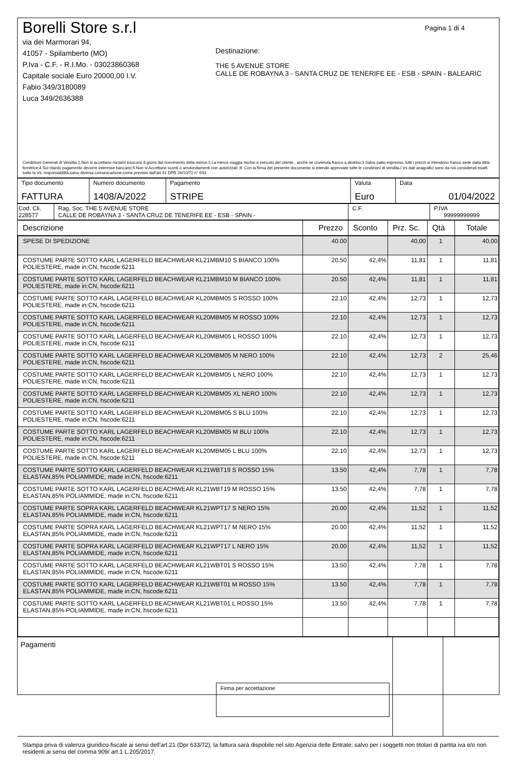Borelli Store s.r.l
via dei Marmorari 94,
41057 - Spilamberto (MO)
P.Iva - C.F. - R.I.Mo. - 03023860368
Capitale sociale Euro 20000,00 I.V.
Fabio 349/3180089
Luca 349/2636388
Pagina 1 di 4
Destinazione:
THE 5 AVENUE STORE
CALLE DE ROBAYNA 3 - SANTA CRUZ DE TENERIFE EE - ESB - SPAIN - BALEARIC
Condizioni Generali di Vendita:1.Non si accettano reclami trascorsi 8 giorni dal ricevimento della merce;2.La merce viaggia rischio e pericolo del cliente , anche se covenuta franco a destino;3.Salvo patto espresso, tutti i prezzi si intendono franco sede dalla ditta fornitrice;4.Sul ritardo pagamento decorre interesse bancario;5.Non si Accettano sconti o arrotondamenti non autorizzati ;6. Con la firma del presente documento si intendo approvate tutte le condizioni di vendita.I Vs dati anagrafici sono da noi considerati esatti sotto la Vs. responsabilità,salvo diversa comunicazione,come previsto dall'art 41 DPR 26/10/72 n° 633.
| Tipo documento FATTURA | Numero documento 1408/A/2022 | Pagamento STRIPE | Valuta Euro | Data 01/04/2022 |
| Cod. Cli. 228577 | Rag. Soc. THE 5 AVENUE STORE CALLE DE ROBAYNA 3 - SANTA CRUZ DE TENERIFE EE - ESB - SPAIN - | C.F. | P.IVA 99999999999 |
| Descrizione | Prezzo | Sconto | Prz. Sc. | Qtà | Totale |
| --- | --- | --- | --- | --- | --- |
| SPESE DI SPEDIZIONE | 40.00 | | 40,00 | 1 | 40,00 |
| COSTUME PARTE SOTTO KARL LAGERFELD BEACHWEAR KL21MBM10 S BIANCO 100% POLIESTERE, made in:CN, hscode:6211 | 20.50 | 42,4% | 11,81 | 1 | 11,81 |
| COSTUME PARTE SOTTO KARL LAGERFELD BEACHWEAR KL21MBM10 M BIANCO 100% POLIESTERE, made in:CN, hscode:6211 | 20.50 | 42,4% | 11,81 | 1 | 11,81 |
| COSTUME PARTE SOTTO KARL LAGERFELD BEACHWEAR KL20MBM05 S ROSSO 100% POLIESTERE, made in:CN, hscode:6211 | 22.10 | 42,4% | 12,73 | 1 | 12,73 |
| COSTUME PARTE SOTTO KARL LAGERFELD BEACHWEAR KL20MBM05 M ROSSO 100% POLIESTERE, made in:CN, hscode:6211 | 22.10 | 42,4% | 12,73 | 1 | 12,73 |
| COSTUME PARTE SOTTO KARL LAGERFELD BEACHWEAR KL20MBM05 L ROSSO 100% POLIESTERE, made in:CN, hscode:6211 | 22.10 | 42,4% | 12,73 | 1 | 12,73 |
| COSTUME PARTE SOTTO KARL LAGERFELD BEACHWEAR KL20MBM05 M NERO 100% POLIESTERE, made in:CN, hscode:6211 | 22.10 | 42,4% | 12,73 | 2 | 25,46 |
| COSTUME PARTE SOTTO KARL LAGERFELD BEACHWEAR KL20MBM05 L NERO 100% POLIESTERE, made in:CN, hscode:6211 | 22.10 | 42,4% | 12,73 | 1 | 12,73 |
| COSTUME PARTE SOTTO KARL LAGERFELD BEACHWEAR KL20MBM05 XL NERO 100% POLIESTERE, made in:CN, hscode:6211 | 22.10 | 42,4% | 12,73 | 1 | 12,73 |
| COSTUME PARTE SOTTO KARL LAGERFELD BEACHWEAR KL20MBM05 S BLU 100% POLIESTERE, made in:CN, hscode:6211 | 22.10 | 42,4% | 12,73 | 1 | 12,73 |
| COSTUME PARTE SOTTO KARL LAGERFELD BEACHWEAR KL20MBM05 M BLU 100% POLIESTERE, made in:CN, hscode:6211 | 22.10 | 42,4% | 12,73 | 1 | 12,73 |
| COSTUME PARTE SOTTO KARL LAGERFELD BEACHWEAR KL20MBM05 L BLU 100% POLIESTERE, made in:CN, hscode:6211 | 22.10 | 42,4% | 12,73 | 1 | 12,73 |
| COSTUME PARTE SOTTO KARL LAGERFELD BEACHWEAR KL21WBT19 S ROSSO 15% ELASTAN,85% POLIAMMIDE, made in:CN, hscode:6211 | 13.50 | 42,4% | 7,78 | 1 | 7,78 |
| COSTUME PARTE SOTTO KARL LAGERFELD BEACHWEAR KL21WBT19 M ROSSO 15% ELASTAN,85% POLIAMMIDE, made in:CN, hscode:6211 | 13.50 | 42,4% | 7,78 | 1 | 7,78 |
| COSTUME PARTE SOPRA KARL LAGERFELD BEACHWEAR KL21WPT17 S NERO 15% ELASTAN,85% POLIAMMIDE, made in:CN, hscode:6211 | 20.00 | 42,4% | 11,52 | 1 | 11,52 |
| COSTUME PARTE SOPRA KARL LAGERFELD BEACHWEAR KL21WPT17 M NERO 15% ELASTAN,85% POLIAMMIDE, made in:CN, hscode:6211 | 20.00 | 42,4% | 11,52 | 1 | 11,52 |
| COSTUME PARTE SOPRA KARL LAGERFELD BEACHWEAR KL21WPT17 L NERO 15% ELASTAN,85% POLIAMMIDE, made in:CN, hscode:6211 | 20.00 | 42,4% | 11,52 | 1 | 11,52 |
| COSTUME PARTE SOTTO KARL LAGERFELD BEACHWEAR KL21WBT01 S ROSSO 15% ELASTAN,85% POLIAMMIDE, made in:CN, hscode:6211 | 13.50 | 42,4% | 7,78 | 1 | 7,78 |
| COSTUME PARTE SOTTO KARL LAGERFELD BEACHWEAR KL21WBT01 M ROSSO 15% ELASTAN,85% POLIAMMIDE, made in:CN, hscode:6211 | 13.50 | 42,4% | 7,78 | 1 | 7,78 |
| COSTUME PARTE SOTTO KARL LAGERFELD BEACHWEAR KL21WBT01 L ROSSO 15% ELASTAN,85% POLIAMMIDE, made in:CN, hscode:6211 | 13.50 | 42,4% | 7,78 | 1 | 7,78 |
| Pagamenti Firma per accettazione | | |
Stampa priva di valenza giuridico-fiscale ai sensi dell'art.21 (Dpr 633/72), la fattura sarà dispobile nel sito Agenzia delle Entrate; salvo per i soggetti non titolari di partita iva e/o non residenti ai sensi del comma 909/ art.1 L.205/2017.